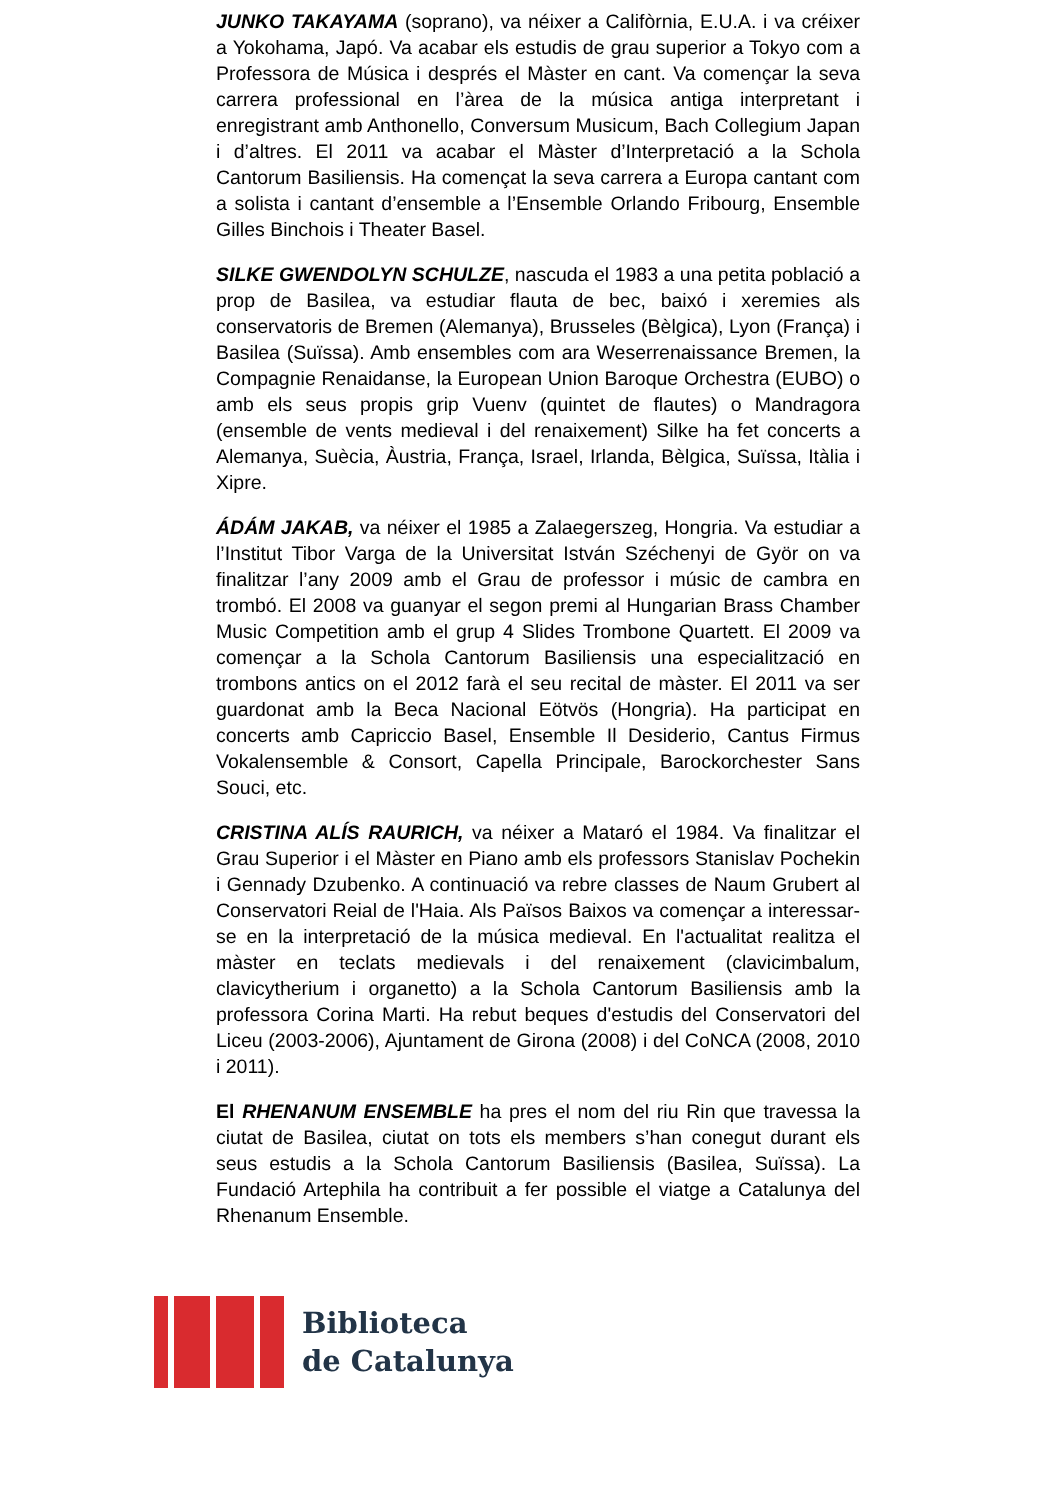JUNKO TAKAYAMA (soprano), va néixer a Califòrnia, E.U.A. i va créixer a Yokohama, Japó. Va acabar els estudis de grau superior a Tokyo com a Professora de Música i després el Màster en cant. Va començar la seva carrera professional en l’àrea de la música antiga interpretant i enregistrant amb Anthonello, Conversum Musicum, Bach Collegium Japan i d’altres. El 2011 va acabar el Màster d’Interpretació a la Schola Cantorum Basiliensis. Ha començat la seva carrera a Europa cantant com a solista i cantant d’ensemble a l’Ensemble Orlando Fribourg, Ensemble Gilles Binchois i Theater Basel.
SILKE GWENDOLYN SCHULZE, nascuda el 1983 a una petita població a prop de Basilea, va estudiar flauta de bec, baixó i xeremies als conservatoris de Bremen (Alemanya), Brusseles (Bèlgica), Lyon (França) i Basilea (Suïssa). Amb ensembles com ara Weserrenaissance Bremen, la Compagnie Renaidanse, la European Union Baroque Orchestra (EUBO) o amb els seus propis grip Vuenv (quintet de flautes) o Mandragora (ensemble de vents medieval i del renaixement) Silke ha fet concerts a Alemanya, Suècia, Àustria, França, Israel, Irlanda, Bèlgica, Suïssa, Itàlia i Xipre.
ÁDÁM JAKAB, va néixer el 1985 a Zalaegerszeg, Hongria. Va estudiar a l’Institut Tibor Varga de la Universitat István Széchenyi de Györ on va finalitzar l’any 2009 amb el Grau de professor i músic de cambra en trombó. El 2008 va guanyar el segon premi al Hungarian Brass Chamber Music Competition amb el grup 4 Slides Trombone Quartett. El 2009 va començar a la Schola Cantorum Basiliensis una especialització en trombons antics on el 2012 farà el seu recital de màster. El 2011 va ser guardonat amb la Beca Nacional Eötvös (Hongria). Ha participat en concerts amb Capriccio Basel, Ensemble Il Desiderio, Cantus Firmus Vokalensemble & Consort, Capella Principale, Barockorchester Sans Souci, etc.
CRISTINA ALÍS RAURICH, va néixer a Mataró el 1984. Va finalitzar el Grau Superior i el Màster en Piano amb els professors Stanislav Pochekin i Gennady Dzubenko. A continuació va rebre classes de Naum Grubert al Conservatori Reial de l'Haia. Als Països Baixos va començar a interessar-se en la interpretació de la música medieval. En l'actualitat realitza el màster en teclats medievals i del renaixement (clavicimbalum, clavicytherium i organetto) a la Schola Cantorum Basiliensis amb la professora Corina Marti. Ha rebut beques d'estudis del Conservatori del Liceu (2003-2006), Ajuntament de Girona (2008) i del CoNCA (2008, 2010 i 2011).
El RHENANUM ENSEMBLE ha pres el nom del riu Rin que travessa la ciutat de Basilea, ciutat on tots els members s’han conegut durant els seus estudis a la Schola Cantorum Basiliensis (Basilea, Suïssa). La Fundació Artephila ha contribuit a fer possible el viatge a Catalunya del Rhenanum Ensemble.
Biblioteca
de Catalunya